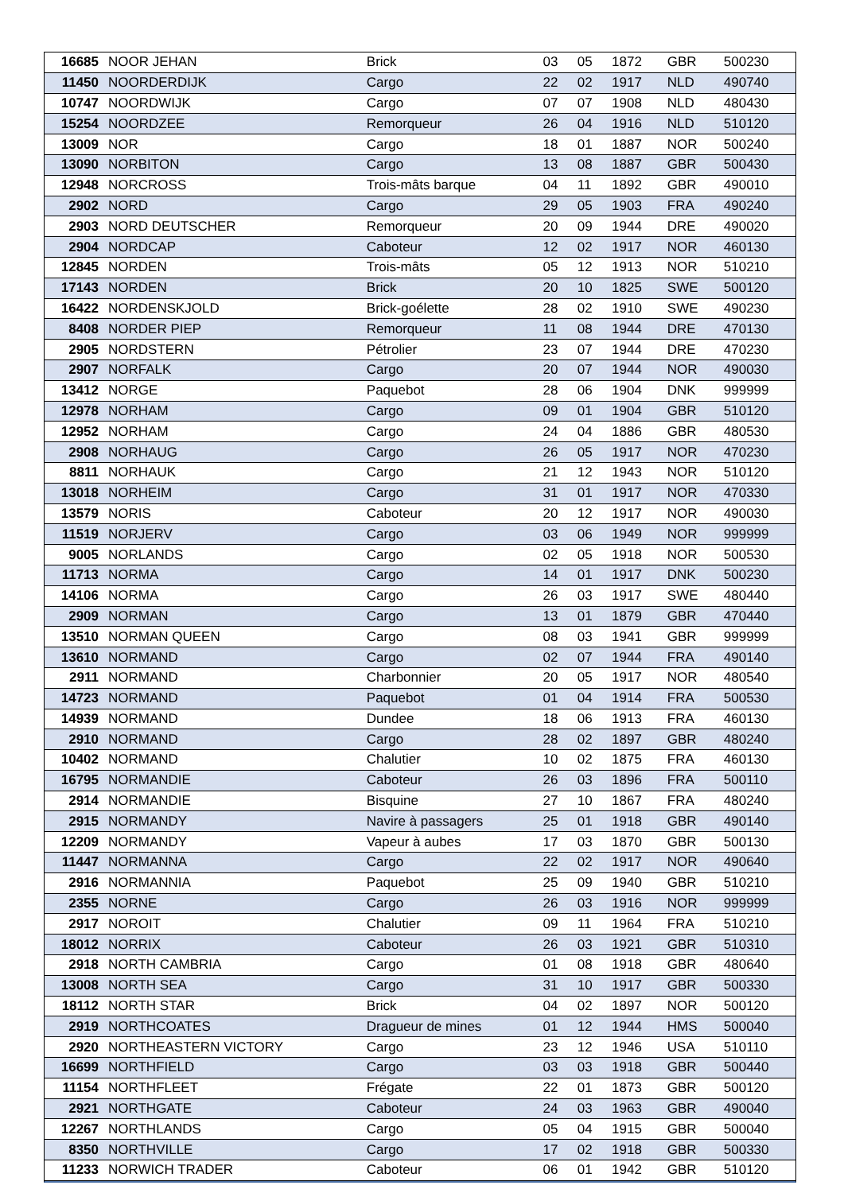| 16685 | NOOR JEHAN | Brick | 03 | 05 | 1872 | GBR | 500230 |
| 11450 | NOORDERDIJK | Cargo | 22 | 02 | 1917 | NLD | 490740 |
| 10747 | NOORDWIJK | Cargo | 07 | 07 | 1908 | NLD | 480430 |
| 15254 | NOORDZEE | Remorqueur | 26 | 04 | 1916 | NLD | 510120 |
| 13009 | NOR | Cargo | 18 | 01 | 1887 | NOR | 500240 |
| 13090 | NORBITON | Cargo | 13 | 08 | 1887 | GBR | 500430 |
| 12948 | NORCROSS | Trois-mâts barque | 04 | 11 | 1892 | GBR | 490010 |
| 2902 | NORD | Cargo | 29 | 05 | 1903 | FRA | 490240 |
| 2903 | NORD DEUTSCHER | Remorqueur | 20 | 09 | 1944 | DRE | 490020 |
| 2904 | NORDCAP | Caboteur | 12 | 02 | 1917 | NOR | 460130 |
| 12845 | NORDEN | Trois-mâts | 05 | 12 | 1913 | NOR | 510210 |
| 17143 | NORDEN | Brick | 20 | 10 | 1825 | SWE | 500120 |
| 16422 | NORDENSKJOLD | Brick-goélette | 28 | 02 | 1910 | SWE | 490230 |
| 8408 | NORDER PIEP | Remorqueur | 11 | 08 | 1944 | DRE | 470130 |
| 2905 | NORDSTERN | Pétrolier | 23 | 07 | 1944 | DRE | 470230 |
| 2907 | NORFALK | Cargo | 20 | 07 | 1944 | NOR | 490030 |
| 13412 | NORGE | Paquebot | 28 | 06 | 1904 | DNK | 999999 |
| 12978 | NORHAM | Cargo | 09 | 01 | 1904 | GBR | 510120 |
| 12952 | NORHAM | Cargo | 24 | 04 | 1886 | GBR | 480530 |
| 2908 | NORHAUG | Cargo | 26 | 05 | 1917 | NOR | 470230 |
| 8811 | NORHAUK | Cargo | 21 | 12 | 1943 | NOR | 510120 |
| 13018 | NORHEIM | Cargo | 31 | 01 | 1917 | NOR | 470330 |
| 13579 | NORIS | Caboteur | 20 | 12 | 1917 | NOR | 490030 |
| 11519 | NORJERV | Cargo | 03 | 06 | 1949 | NOR | 999999 |
| 9005 | NORLANDS | Cargo | 02 | 05 | 1918 | NOR | 500530 |
| 11713 | NORMA | Cargo | 14 | 01 | 1917 | DNK | 500230 |
| 14106 | NORMA | Cargo | 26 | 03 | 1917 | SWE | 480440 |
| 2909 | NORMAN | Cargo | 13 | 01 | 1879 | GBR | 470440 |
| 13510 | NORMAN QUEEN | Cargo | 08 | 03 | 1941 | GBR | 999999 |
| 13610 | NORMAND | Cargo | 02 | 07 | 1944 | FRA | 490140 |
| 2911 | NORMAND | Charbonnier | 20 | 05 | 1917 | NOR | 480540 |
| 14723 | NORMAND | Paquebot | 01 | 04 | 1914 | FRA | 500530 |
| 14939 | NORMAND | Dundee | 18 | 06 | 1913 | FRA | 460130 |
| 2910 | NORMAND | Cargo | 28 | 02 | 1897 | GBR | 480240 |
| 10402 | NORMAND | Chalutier | 10 | 02 | 1875 | FRA | 460130 |
| 16795 | NORMANDIE | Caboteur | 26 | 03 | 1896 | FRA | 500110 |
| 2914 | NORMANDIE | Bisquine | 27 | 10 | 1867 | FRA | 480240 |
| 2915 | NORMANDY | Navire à passagers | 25 | 01 | 1918 | GBR | 490140 |
| 12209 | NORMANDY | Vapeur à aubes | 17 | 03 | 1870 | GBR | 500130 |
| 11447 | NORMANNA | Cargo | 22 | 02 | 1917 | NOR | 490640 |
| 2916 | NORMANNIA | Paquebot | 25 | 09 | 1940 | GBR | 510210 |
| 2355 | NORNE | Cargo | 26 | 03 | 1916 | NOR | 999999 |
| 2917 | NOROIT | Chalutier | 09 | 11 | 1964 | FRA | 510210 |
| 18012 | NORRIX | Caboteur | 26 | 03 | 1921 | GBR | 510310 |
| 2918 | NORTH CAMBRIA | Cargo | 01 | 08 | 1918 | GBR | 480640 |
| 13008 | NORTH SEA | Cargo | 31 | 10 | 1917 | GBR | 500330 |
| 18112 | NORTH STAR | Brick | 04 | 02 | 1897 | NOR | 500120 |
| 2919 | NORTHCOATES | Dragueur de mines | 01 | 12 | 1944 | HMS | 500040 |
| 2920 | NORTHEASTERN VICTORY | Cargo | 23 | 12 | 1946 | USA | 510110 |
| 16699 | NORTHFIELD | Cargo | 03 | 03 | 1918 | GBR | 500440 |
| 11154 | NORTHFLEET | Frégate | 22 | 01 | 1873 | GBR | 500120 |
| 2921 | NORTHGATE | Caboteur | 24 | 03 | 1963 | GBR | 490040 |
| 12267 | NORTHLANDS | Cargo | 05 | 04 | 1915 | GBR | 500040 |
| 8350 | NORTHVILLE | Cargo | 17 | 02 | 1918 | GBR | 500330 |
| 11233 | NORWICH TRADER | Caboteur | 06 | 01 | 1942 | GBR | 510120 |